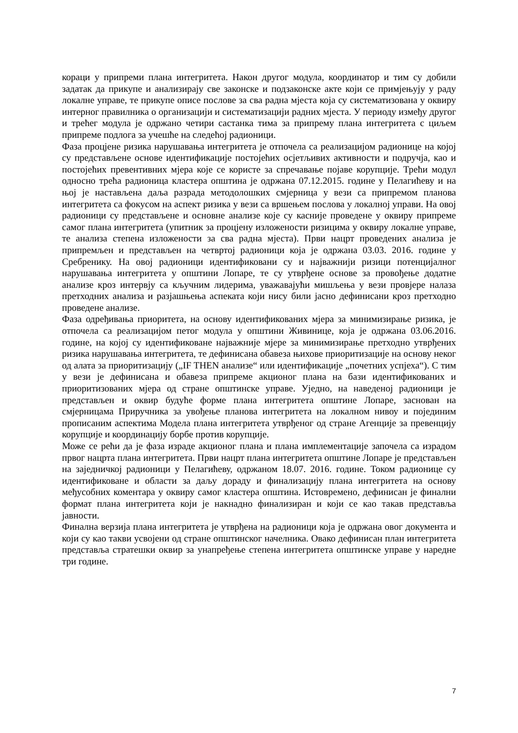кораци у припреми плана интегритета. Након другог модула, координатор и тим су добили задатак да прикупе и анализирају све законске и подзаконске акте који се примјењују у раду локалне управе, те прикупе описе послове за сва радна мјеста која су систематизована у оквиру интерног правилника о организацији и систематизацији радних мјеста. У периоду између другог и трећег модула је одржано четири састанка тима за припрему плана интегритета с циљем припреме подлога за учешће на следећој радионици.
Фаза процјене ризика нарушавања интегритета је отпочела са реализацијом радионице на којој су представљене основе идентификације постојећих осјетљивих активности и подручја, као и постојећих превентивних мјера које се користе за спречавање појаве корупције. Трећи модул односно трећа радионица кластера општина је одржана 07.12.2015. године у Пелагићеву и на њој је настављена даља разрада методолошких смјерница у вези са припремом планова интегритета са фокусом на аспект ризика у вези са вршењем послова у локалној управи. На овој радионици су представљене и основне анализе које су касније проведене у оквиру припреме самог плана интегритета (упитник за процјену изложености ризицима у оквиру локалне управе, те анализа степена изложености за сва радна мјеста). Први нацрт проведених анализа је припремљен и представљен на четвртој радионици која је одржана 03.03. 2016. године у Сребренику. На овој радионици идентификовани су и најважнији ризици потенцијалног нарушавања интегритета у општини Лопаре, те су утврђене основе за провођење додатне анализе кроз интервју са кључним лидерима, уважавајући мишљења у вези провјере налаза претходних анализа и разјашњења аспеката који нису били јасно дефинисани кроз претходно проведене анализе.
Фаза одређивања приоритета, на основу идентификованих мјера за минимизирање ризика, је отпочела са реализацијом петог модула у општини Живинице, која је одржана 03.06.2016. године, на којој су идентификоване најважније мјере за минимизирање претходно утврђених ризика нарушавања интегритета, те дефинисана обавеза њихове приоритизације на основу неког од алата за приоритизацију („IF THEN анализе“ или идентификације „почетних успјеха“). С тим у вези је дефинисана и обавеза припреме акционог плана на бази идентификованих и приоритизованих мјера од стране општинске управе. Уједно, на наведеној радионици је представљен и оквир будуће форме плана интегритета општине Лопаре, заснован на смјерницама Приручника за увођење планова интегритета на локалном нивоу и појединим прописаним аспектима Модела плана интегритета утврђеног од стране Агенције за превенцију корупције и координацију борбе против корупције.
Може се рећи да је фаза израде акционог плана и плана имплементације започела са израдом првог нацрта плана интегритета. Први нацрт плана интегритета општине Лопаре је представљен на заједничкој радионици у Пелагићеву, одржаном 18.07. 2016. године. Током радионице су идентификоване и области за даљу дораду и финализацију плана интегритета на основу међусобних коментара у оквиру самог кластера општина. Истовремено, дефинисан је финални формат плана интегритета који је накнадно финализиран и који се као такав представља јавности.
Финална верзија плана интегритета је утврђена на радионици која је одржана овог документа и који су као такви усвојени од стране општинског начелника. Овако дефинисан план интегритета представља стратешки оквир за унапређење степена интегритета општинске управе у наредне три године.
7